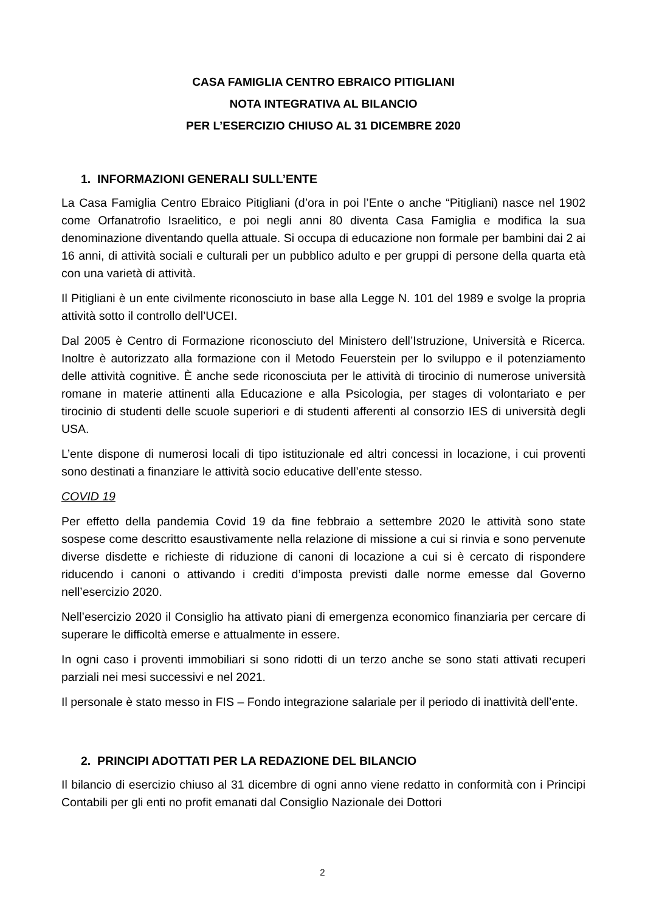CASA FAMIGLIA CENTRO EBRAICO PITIGLIANI
NOTA INTEGRATIVA AL BILANCIO
PER L’ESERCIZIO CHIUSO AL 31 DICEMBRE 2020
1. INFORMAZIONI GENERALI SULL’ENTE
La Casa Famiglia Centro Ebraico Pitigliani (d’ora in poi l’Ente o anche “Pitigliani) nasce nel 1902 come Orfanatrofio Israelitico, e poi negli anni 80 diventa Casa Famiglia e modifica la sua denominazione diventando quella attuale. Si occupa di educazione non formale per bambini dai 2 ai 16 anni, di attività sociali e culturali per un pubblico adulto e per gruppi di persone della quarta età con una varietà di attività.
Il Pitigliani è un ente civilmente riconosciuto in base alla Legge N. 101 del 1989 e svolge la propria attività sotto il controllo dell’UCEI.
Dal 2005 è Centro di Formazione riconosciuto del Ministero dell’Istruzione, Università e Ricerca. Inoltre è autorizzato alla formazione con il Metodo Feuerstein per lo sviluppo e il potenziamento delle attività cognitive. È anche sede riconosciuta per le attività di tirocinio di numerose università romane in materie attinenti alla Educazione e alla Psicologia, per stages di volontariato e per tirocinio di studenti delle scuole superiori e di studenti afferenti al consorzio IES di università degli USA.
L’ente dispone di numerosi locali di tipo istituzionale ed altri concessi in locazione, i cui proventi sono destinati a finanziare le attività socio educative dell’ente stesso.
COVID 19
Per effetto della pandemia Covid 19 da fine febbraio a settembre 2020 le attività sono state sospese come descritto esaustivamente nella relazione di missione a cui si rinvia e sono pervenute diverse disdette e richieste di riduzione di canoni di locazione a cui si è cercato di rispondere riducendo i canoni o attivando i crediti d’imposta previsti dalle norme emesse dal Governo nell’esercizio 2020.
Nell’esercizio 2020 il Consiglio ha attivato piani di emergenza economico finanziaria per cercare di superare le difficoltà emerse e attualmente in essere.
In ogni caso i proventi immobiliari si sono ridotti di un terzo anche se sono stati attivati recuperi parziali nei mesi successivi e nel 2021.
Il personale è stato messo in FIS – Fondo integrazione salariale per il periodo di inattività dell’ente.
2. PRINCIPI ADOTTATI PER LA REDAZIONE DEL BILANCIO
Il bilancio di esercizio chiuso al 31 dicembre di ogni anno viene redatto in conformità con i Principi Contabili per gli enti no profit emanati dal Consiglio Nazionale dei Dottori
2